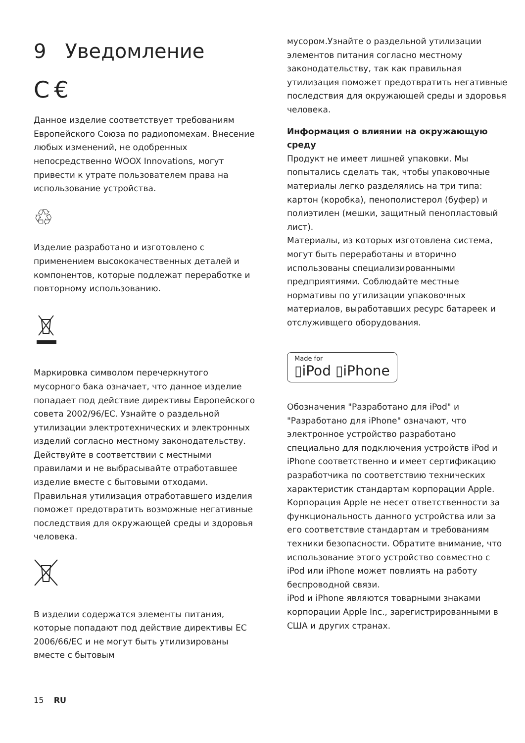9 Уведомление
C €
Данное изделие соответствует требованиям Европейского Союза по радиопомехам. Внесение любых изменений, не одобренных непосредственно WOOX Innovations, могут привести к утрате пользователем права на использование устройства.
♲
Изделие разработано и изготовлено с применением высококачественных деталей и компонентов, которые подлежат переработке и повторному использованию.
Маркировка символом перечеркнутого мусорного бака означает, что данное изделие попадает под действие директивы Европейского совета 2002/96/EC. Узнайте о раздельной утилизации электротехнических и электронных изделий согласно местному законодательству. Действуйте в соответствии с местными правилами и не выбрасывайте отработавшее изделие вместе с бытовыми отходами. Правильная утилизация отработавшего изделия поможет предотвратить возможные негативные последствия для окружающей среды и здоровья человека.
В изделии содержатся элементы питания, которые попадают под действие директивы ЕС 2006/66/EC и не могут быть утилизированы вместе с бытовым
мусором.Узнайте о раздельной утилизации элементов питания согласно местному законодательству, так как правильная утилизация поможет предотвратить негативные последствия для окружающей среды и здоровья человека.
Информация о влиянии на окружающую среду
Продукт не имеет лишней упаковки. Мы попытались сделать так, чтобы упаковочные материалы легко разделялись на три типа: картон (коробка), пенополистерол (буфер) и полиэтилен (мешки, защитный пенопластовый лист).
Материалы, из которых изготовлена система, могут быть переработаны и вторично использованы специализированными предприятиями. Соблюдайте местные нормативы по утилизации упаковочных материалов, выработавших ресурс батареек и отслуживщего оборудования.
Made for ▯iPod ▯iPhone
Обозначения "Разработано для iPod" и "Разработано для iPhone" означают, что электронное устройство разработано специально для подключения устройств iPod и iPhone соответственно и имеет сертификацию разработчика по соответствию технических характеристик стандартам корпорации Apple. Корпорация Apple не несет ответственности за функциональность данного устройства или за его соответствие стандартам и требованиям техники безопасности. Обратите внимание, что использование этого устройство совместно с iPod или iPhone может повлиять на работу беспроводной связи.
iPod и iPhone являются товарными знаками корпорации Apple Inc., зарегистрированными в США и других странах.
15 RU